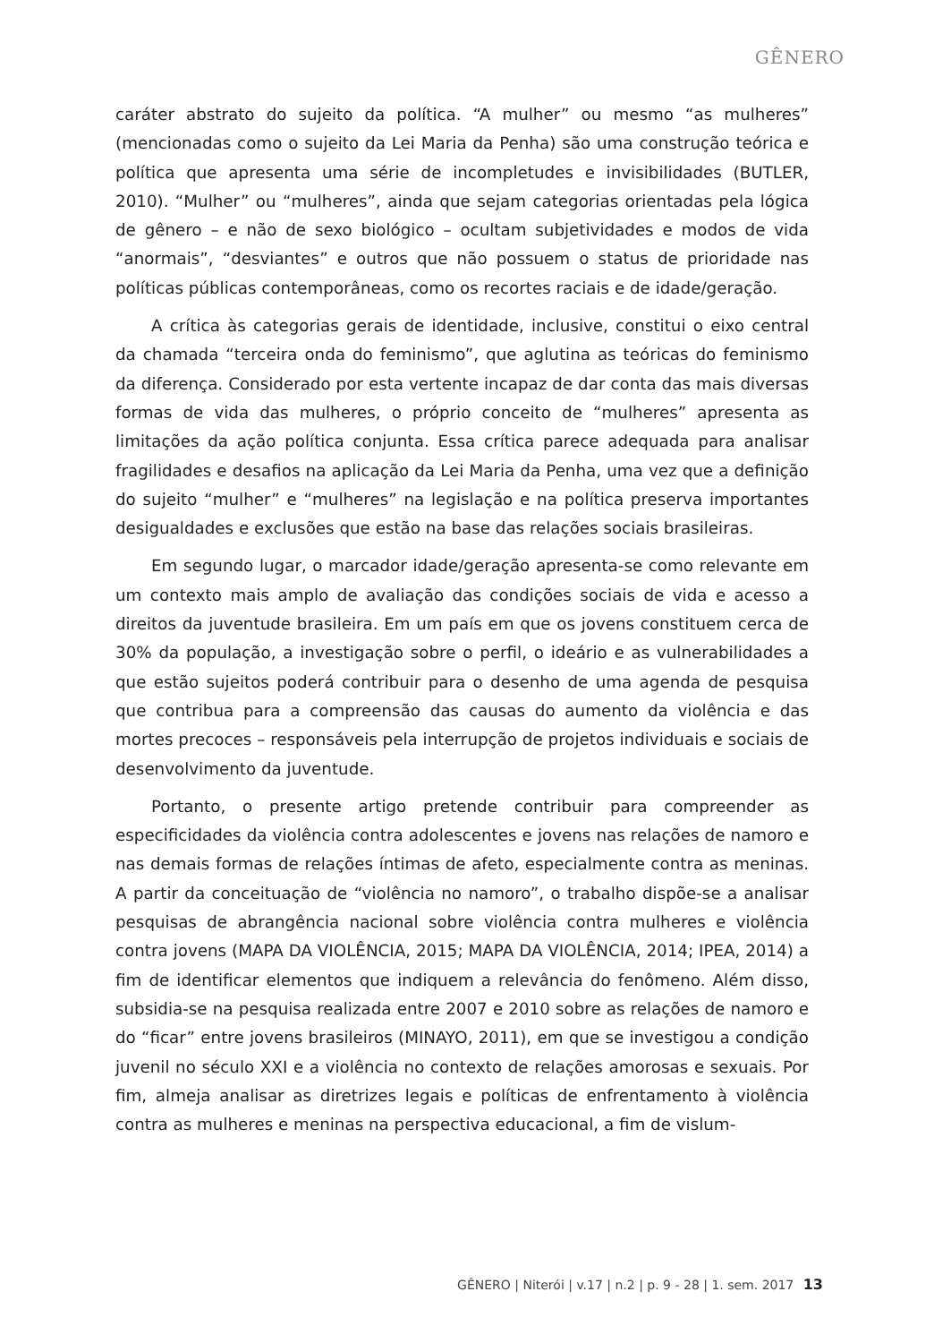GÊNERO
caráter abstrato do sujeito da política. “A mulher” ou mesmo “as mulheres” (mencionadas como o sujeito da Lei Maria da Penha) são uma construção teórica e política que apresenta uma série de incompletudes e invisibilidades (BUTLER, 2010). “Mulher” ou “mulheres”, ainda que sejam categorias orientadas pela lógica de gênero – e não de sexo biológico – ocultam subjetividades e modos de vida “anormais”, “desviantes” e outros que não possuem o status de prioridade nas políticas públicas contemporâneas, como os recortes raciais e de idade/geração.
A crítica às categorias gerais de identidade, inclusive, constitui o eixo central da chamada “terceira onda do feminismo”, que aglutina as teóricas do feminismo da diferença. Considerado por esta vertente incapaz de dar conta das mais diversas formas de vida das mulheres, o próprio conceito de “mulheres” apresenta as limitações da ação política conjunta. Essa crítica parece adequada para analisar fragilidades e desafios na aplicação da Lei Maria da Penha, uma vez que a definição do sujeito “mulher” e “mulheres” na legislação e na política preserva importantes desigualdades e exclusões que estão na base das relações sociais brasileiras.
Em segundo lugar, o marcador idade/geração apresenta-se como relevante em um contexto mais amplo de avaliação das condições sociais de vida e acesso a direitos da juventude brasileira. Em um país em que os jovens constituem cerca de 30% da população, a investigação sobre o perfil, o ideário e as vulnerabilidades a que estão sujeitos poderá contribuir para o desenho de uma agenda de pesquisa que contribua para a compreensão das causas do aumento da violência e das mortes precoces – responsáveis pela interrupção de projetos individuais e sociais de desenvolvimento da juventude.
Portanto, o presente artigo pretende contribuir para compreender as especificidades da violência contra adolescentes e jovens nas relações de namoro e nas demais formas de relações íntimas de afeto, especialmente contra as meninas. A partir da conceituação de “violência no namoro”, o trabalho dispõe-se a analisar pesquisas de abrangência nacional sobre violência contra mulheres e violência contra jovens (MAPA DA VIOLÊNCIA, 2015; MAPA DA VIOLÊNCIA, 2014; IPEA, 2014) a fim de identificar elementos que indiquem a relevância do fenômeno. Além disso, subsidia-se na pesquisa realizada entre 2007 e 2010 sobre as relações de namoro e do “ficar” entre jovens brasileiros (MINAYO, 2011), em que se investigou a condição juvenil no século XXI e a violência no contexto de relações amorosas e sexuais. Por fim, almeja analisar as diretrizes legais e políticas de enfrentamento à violência contra as mulheres e meninas na perspectiva educacional, a fim de vislum-
GÊNERO | Niterói | v.17 | n.2 | p. 9 - 28 | 1. sem. 2017 13